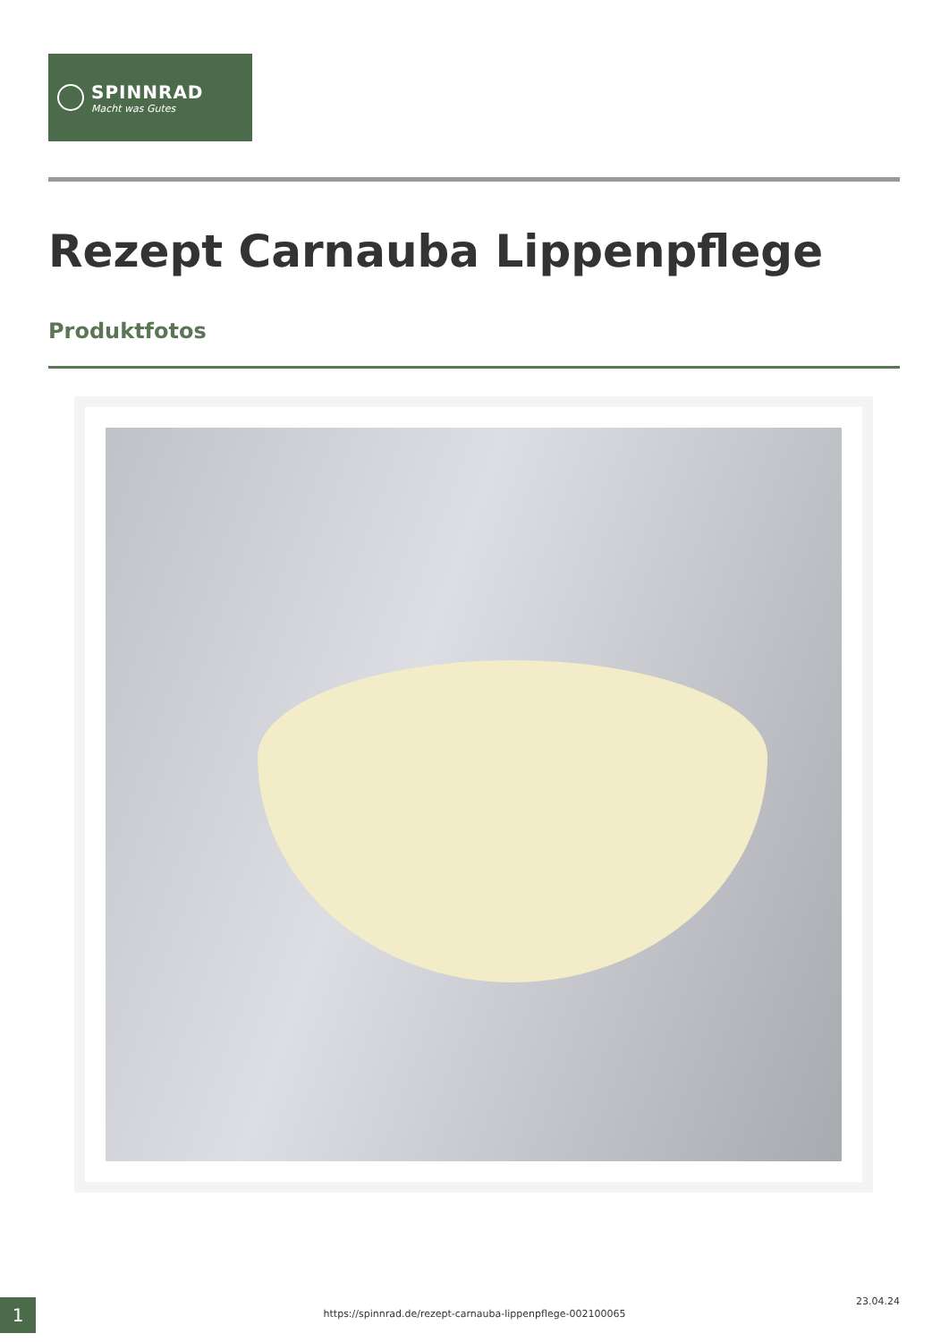SPINNRAD
Macht was Gutes
Rezept Carnauba Lippenpflege
Produktfotos
1 https://spinnrad.de/rezept-carnauba-lippenpflege-002100065
23.04.24